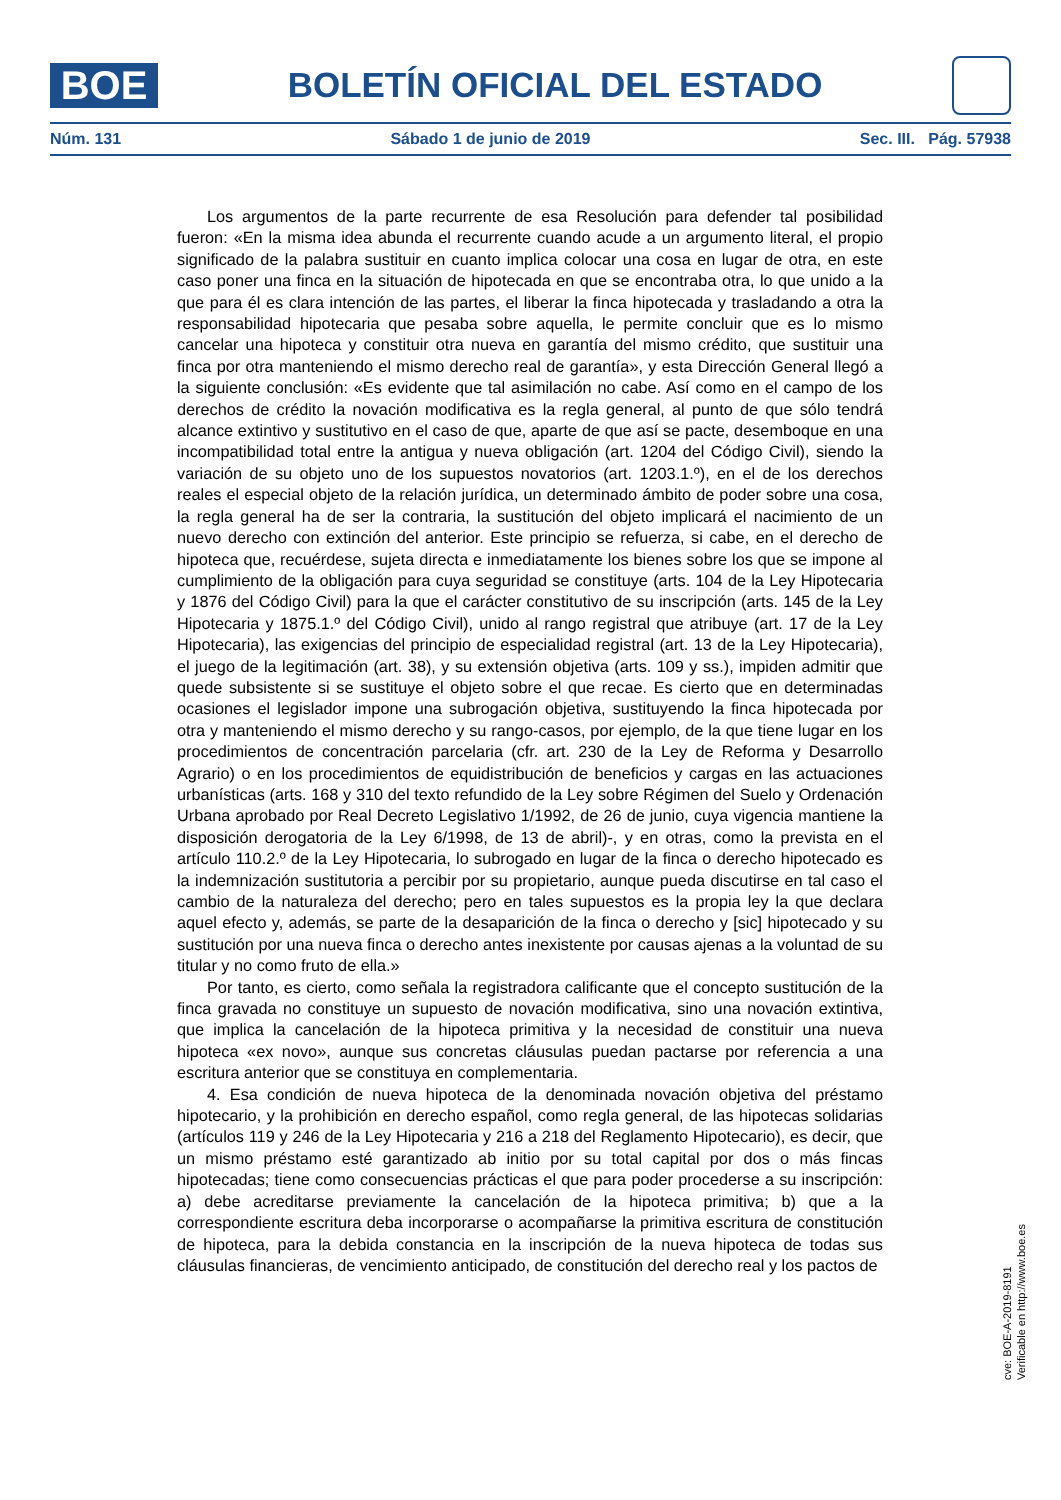BOE
BOLETÍN OFICIAL DEL ESTADO
Núm. 131 Sábado 1 de junio de 2019 Sec. III. Pág. 57938
Los argumentos de la parte recurrente de esa Resolución para defender tal posibilidad fueron: «En la misma idea abunda el recurrente cuando acude a un argumento literal, el propio significado de la palabra sustituir en cuanto implica colocar una cosa en lugar de otra, en este caso poner una finca en la situación de hipotecada en que se encontraba otra, lo que unido a la que para él es clara intención de las partes, el liberar la finca hipotecada y trasladando a otra la responsabilidad hipotecaria que pesaba sobre aquella, le permite concluir que es lo mismo cancelar una hipoteca y constituir otra nueva en garantía del mismo crédito, que sustituir una finca por otra manteniendo el mismo derecho real de garantía», y esta Dirección General llegó a la siguiente conclusión: «Es evidente que tal asimilación no cabe. Así como en el campo de los derechos de crédito la novación modificativa es la regla general, al punto de que sólo tendrá alcance extintivo y sustitutivo en el caso de que, aparte de que así se pacte, desemboque en una incompatibilidad total entre la antigua y nueva obligación (art. 1204 del Código Civil), siendo la variación de su objeto uno de los supuestos novatorios (art. 1203.1.º), en el de los derechos reales el especial objeto de la relación jurídica, un determinado ámbito de poder sobre una cosa, la regla general ha de ser la contraria, la sustitución del objeto implicará el nacimiento de un nuevo derecho con extinción del anterior. Este principio se refuerza, si cabe, en el derecho de hipoteca que, recuérdese, sujeta directa e inmediatamente los bienes sobre los que se impone al cumplimiento de la obligación para cuya seguridad se constituye (arts. 104 de la Ley Hipotecaria y 1876 del Código Civil) para la que el carácter constitutivo de su inscripción (arts. 145 de la Ley Hipotecaria y 1875.1.º del Código Civil), unido al rango registral que atribuye (art. 17 de la Ley Hipotecaria), las exigencias del principio de especialidad registral (art. 13 de la Ley Hipotecaria), el juego de la legitimación (art. 38), y su extensión objetiva (arts. 109 y ss.), impiden admitir que quede subsistente si se sustituye el objeto sobre el que recae. Es cierto que en determinadas ocasiones el legislador impone una subrogación objetiva, sustituyendo la finca hipotecada por otra y manteniendo el mismo derecho y su rango-casos, por ejemplo, de la que tiene lugar en los procedimientos de concentración parcelaria (cfr. art. 230 de la Ley de Reforma y Desarrollo Agrario) o en los procedimientos de equidistribución de beneficios y cargas en las actuaciones urbanísticas (arts. 168 y 310 del texto refundido de la Ley sobre Régimen del Suelo y Ordenación Urbana aprobado por Real Decreto Legislativo 1/1992, de 26 de junio, cuya vigencia mantiene la disposición derogatoria de la Ley 6/1998, de 13 de abril)-, y en otras, como la prevista en el artículo 110.2.º de la Ley Hipotecaria, lo subrogado en lugar de la finca o derecho hipotecado es la indemnización sustitutoria a percibir por su propietario, aunque pueda discutirse en tal caso el cambio de la naturaleza del derecho; pero en tales supuestos es la propia ley la que declara aquel efecto y, además, se parte de la desaparición de la finca o derecho y [sic] hipotecado y su sustitución por una nueva finca o derecho antes inexistente por causas ajenas a la voluntad de su titular y no como fruto de ella.»
Por tanto, es cierto, como señala la registradora calificante que el concepto sustitución de la finca gravada no constituye un supuesto de novación modificativa, sino una novación extintiva, que implica la cancelación de la hipoteca primitiva y la necesidad de constituir una nueva hipoteca «ex novo», aunque sus concretas cláusulas puedan pactarse por referencia a una escritura anterior que se constituya en complementaria.
4. Esa condición de nueva hipoteca de la denominada novación objetiva del préstamo hipotecario, y la prohibición en derecho español, como regla general, de las hipotecas solidarias (artículos 119 y 246 de la Ley Hipotecaria y 216 a 218 del Reglamento Hipotecario), es decir, que un mismo préstamo esté garantizado ab initio por su total capital por dos o más fincas hipotecadas; tiene como consecuencias prácticas el que para poder procederse a su inscripción: a) debe acreditarse previamente la cancelación de la hipoteca primitiva; b) que a la correspondiente escritura deba incorporarse o acompañarse la primitiva escritura de constitución de hipoteca, para la debida constancia en la inscripción de la nueva hipoteca de todas sus cláusulas financieras, de vencimiento anticipado, de constitución del derecho real y los pactos de
cve: BOE-A-2019-8191
Verificable en http://www.boe.es